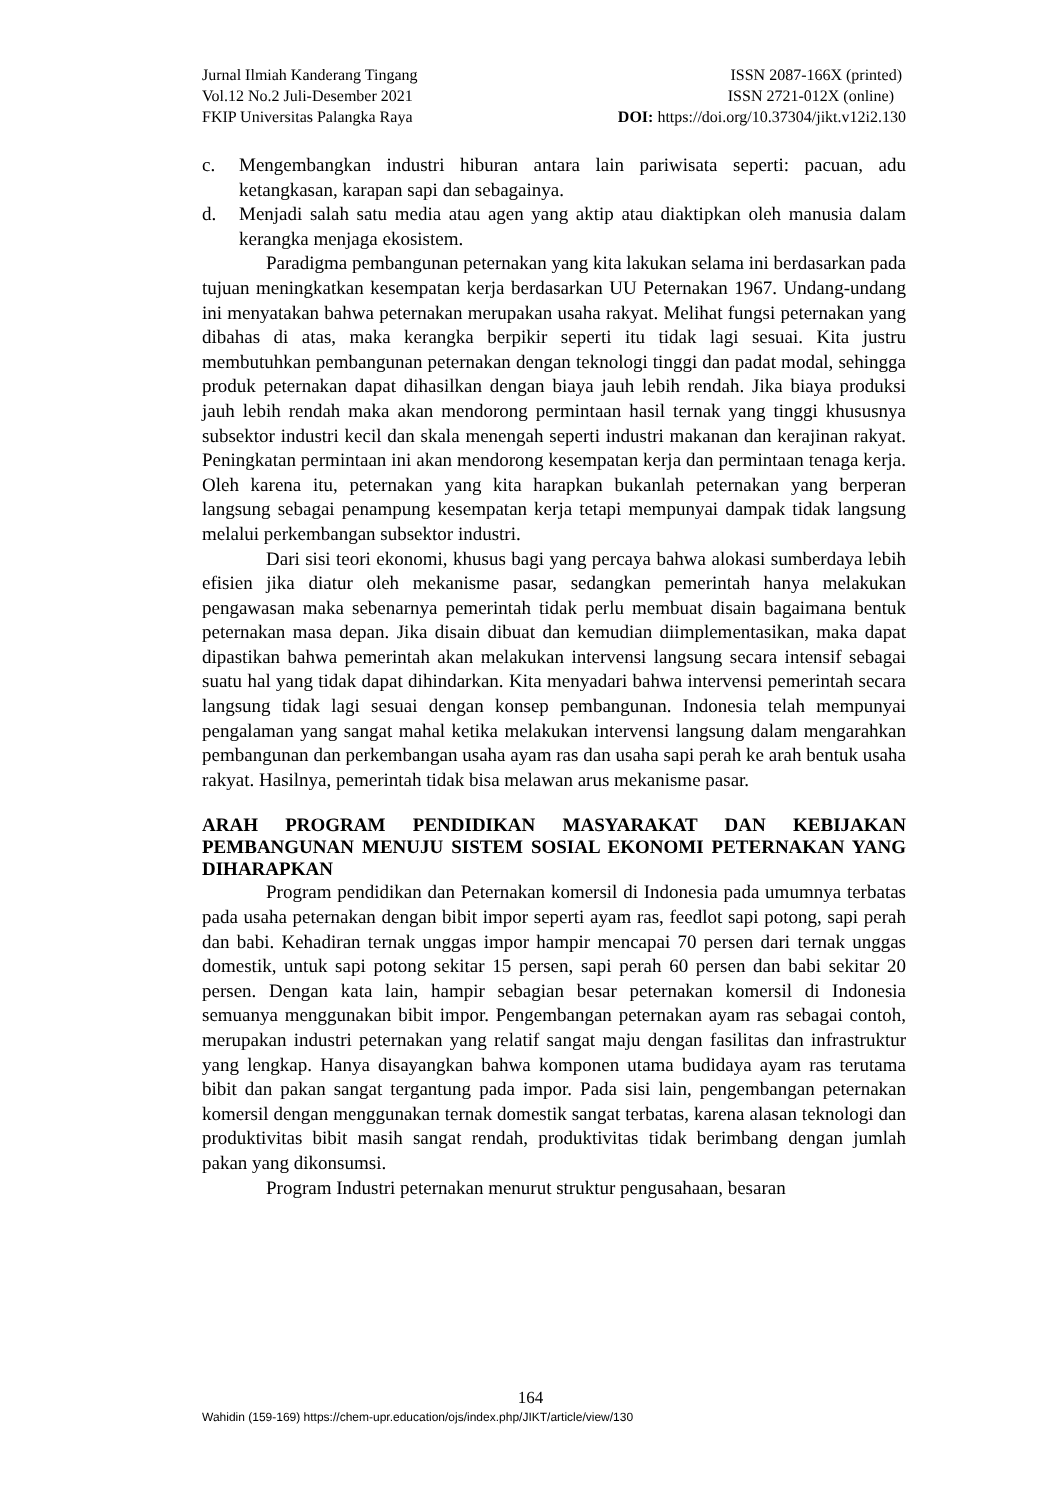Jurnal Ilmiah Kanderang Tingang
Vol.12 No.2 Juli-Desember 2021
FKIP Universitas Palangka Raya
ISSN 2087-166X (printed)
ISSN 2721-012X (online)
DOI: https://doi.org/10.37304/jikt.v12i2.130
c. Mengembangkan industri hiburan antara lain pariwisata seperti: pacuan, adu ketangkasan, karapan sapi dan sebagainya.
d. Menjadi salah satu media atau agen yang aktip atau diaktipkan oleh manusia dalam kerangka menjaga ekosistem.
Paradigma pembangunan peternakan yang kita lakukan selama ini berdasarkan pada tujuan meningkatkan kesempatan kerja berdasarkan UU Peternakan 1967. Undang-undang ini menyatakan bahwa peternakan merupakan usaha rakyat. Melihat fungsi peternakan yang dibahas di atas, maka kerangka berpikir seperti itu tidak lagi sesuai. Kita justru membutuhkan pembangunan peternakan dengan teknologi tinggi dan padat modal, sehingga produk peternakan dapat dihasilkan dengan biaya jauh lebih rendah. Jika biaya produksi jauh lebih rendah maka akan mendorong permintaan hasil ternak yang tinggi khususnya subsektor industri kecil dan skala menengah seperti industri makanan dan kerajinan rakyat. Peningkatan permintaan ini akan mendorong kesempatan kerja dan permintaan tenaga kerja. Oleh karena itu, peternakan yang kita harapkan bukanlah peternakan yang berperan langsung sebagai penampung kesempatan kerja tetapi mempunyai dampak tidak langsung melalui perkembangan subsektor industri.
Dari sisi teori ekonomi, khusus bagi yang percaya bahwa alokasi sumberdaya lebih efisien jika diatur oleh mekanisme pasar, sedangkan pemerintah hanya melakukan pengawasan maka sebenarnya pemerintah tidak perlu membuat disain bagaimana bentuk peternakan masa depan. Jika disain dibuat dan kemudian diimplementasikan, maka dapat dipastikan bahwa pemerintah akan melakukan intervensi langsung secara intensif sebagai suatu hal yang tidak dapat dihindarkan. Kita menyadari bahwa intervensi pemerintah secara langsung tidak lagi sesuai dengan konsep pembangunan. Indonesia telah mempunyai pengalaman yang sangat mahal ketika melakukan intervensi langsung dalam mengarahkan pembangunan dan perkembangan usaha ayam ras dan usaha sapi perah ke arah bentuk usaha rakyat. Hasilnya, pemerintah tidak bisa melawan arus mekanisme pasar.
ARAH PROGRAM PENDIDIKAN MASYARAKAT DAN KEBIJAKAN PEMBANGUNAN MENUJU SISTEM SOSIAL EKONOMI PETERNAKAN YANG DIHARAPKAN
Program pendidikan dan Peternakan komersil di Indonesia pada umumnya terbatas pada usaha peternakan dengan bibit impor seperti ayam ras, feedlot sapi potong, sapi perah dan babi. Kehadiran ternak unggas impor hampir mencapai 70 persen dari ternak unggas domestik, untuk sapi potong sekitar 15 persen, sapi perah 60 persen dan babi sekitar 20 persen. Dengan kata lain, hampir sebagian besar peternakan komersil di Indonesia semuanya menggunakan bibit impor. Pengembangan peternakan ayam ras sebagai contoh, merupakan industri peternakan yang relatif sangat maju dengan fasilitas dan infrastruktur yang lengkap. Hanya disayangkan bahwa komponen utama budidaya ayam ras terutama bibit dan pakan sangat tergantung pada impor. Pada sisi lain, pengembangan peternakan komersil dengan menggunakan ternak domestik sangat terbatas, karena alasan teknologi dan produktivitas bibit masih sangat rendah, produktivitas tidak berimbang dengan jumlah pakan yang dikonsumsi.
Program Industri peternakan menurut struktur pengusahaan, besaran
164
Wahidin (159-169) https://chem-upr.education/ojs/index.php/JIKT/article/view/130